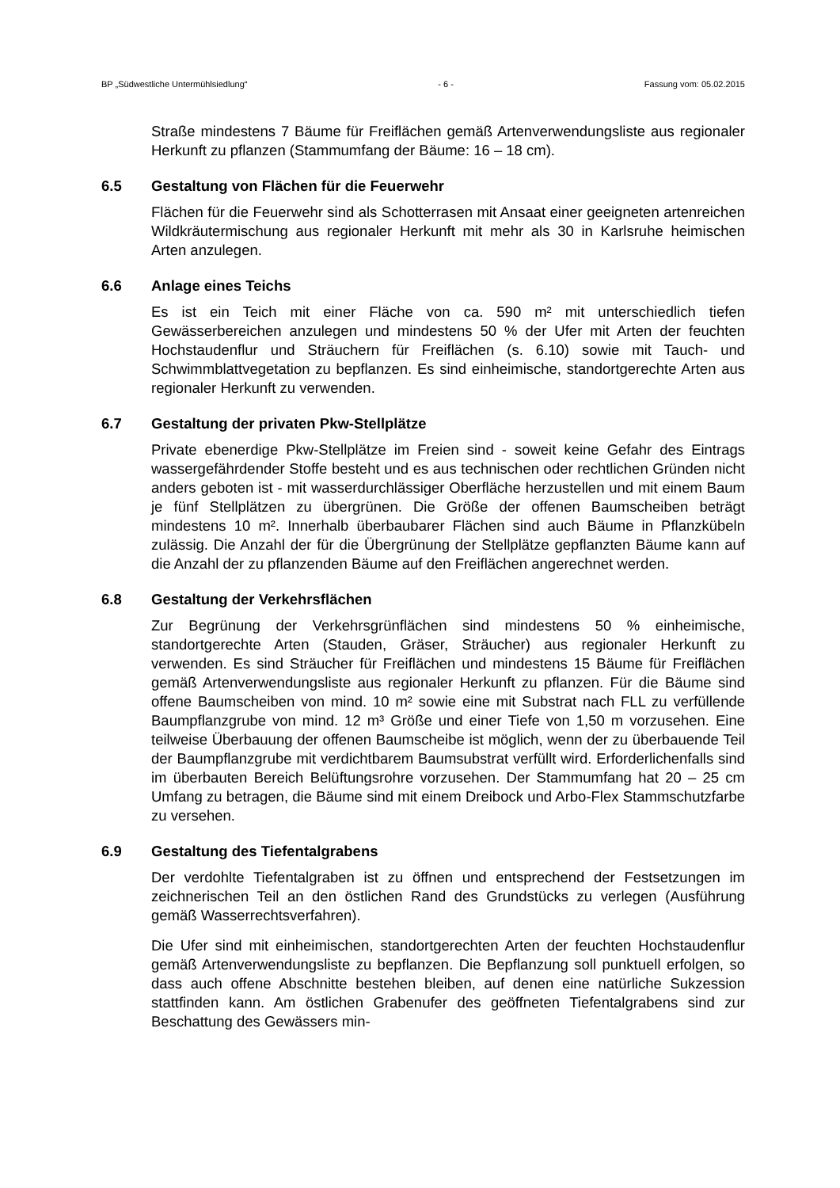BP „Südwestliche Untermühlsiedlung“- 6 - Fassung vom: 05.02.2015
Straße mindestens 7 Bäume für Freiflächen gemäß Artenverwendungsliste aus regionaler Herkunft zu pflanzen (Stammumfang der Bäume: 16 – 18 cm).
6.5 Gestaltung von Flächen für die Feuerwehr
Flächen für die Feuerwehr sind als Schotterrasen mit Ansaat einer geeigneten artenreichen Wildkräutermischung aus regionaler Herkunft mit mehr als 30 in Karlsruhe heimischen Arten anzulegen.
6.6 Anlage eines Teichs
Es ist ein Teich mit einer Fläche von ca. 590 m² mit unterschiedlich tiefen Gewässerbereichen anzulegen und mindestens 50 % der Ufer mit Arten der feuchten Hochstaudenflur und Sträuchern für Freiflächen (s. 6.10) sowie mit Tauch- und Schwimmblattvegetation zu bepflanzen. Es sind einheimische, standortgerechte Arten aus regionaler Herkunft zu verwenden.
6.7 Gestaltung der privaten Pkw-Stellplätze
Private ebenerdige Pkw-Stellplätze im Freien sind - soweit keine Gefahr des Eintrags wassergefährdender Stoffe besteht und es aus technischen oder rechtlichen Gründen nicht anders geboten ist - mit wasserdurchlässiger Oberfläche herzustellen und mit einem Baum je fünf Stellplätzen zu übergrünen. Die Größe der offenen Baumscheiben beträgt mindestens 10 m². Innerhalb überbaubarer Flächen sind auch Bäume in Pflanzkübeln zulässig. Die Anzahl der für die Übergrünung der Stellplätze gepflanzten Bäume kann auf die Anzahl der zu pflanzenden Bäume auf den Freiflächen angerechnet werden.
6.8 Gestaltung der Verkehrsflächen
Zur Begrünung der Verkehrsgrünflächen sind mindestens 50 % einheimische, standortgerechte Arten (Stauden, Gräser, Sträucher) aus regionaler Herkunft zu verwenden. Es sind Sträucher für Freiflächen und mindestens 15 Bäume für Freiflächen gemäß Artenverwendungsliste aus regionaler Herkunft zu pflanzen. Für die Bäume sind offene Baumscheiben von mind. 10 m² sowie eine mit Substrat nach FLL zu verfüllende Baumpflanzgrube von mind. 12 m³ Größe und einer Tiefe von 1,50 m vorzusehen. Eine teilweise Überbauung der offenen Baumscheibe ist möglich, wenn der zu überbauende Teil der Baumpflanzgrube mit verdichtbarem Baumsubstrat verfüllt wird. Erforderlichenfalls sind im überbauten Bereich Belüftungsrohre vorzusehen. Der Stammumfang hat 20 – 25 cm Umfang zu betragen, die Bäume sind mit einem Dreibock und Arbo-Flex Stammschutzfarbe zu versehen.
6.9 Gestaltung des Tiefentalgrabens
Der verdohlte Tiefentalgraben ist zu öffnen und entsprechend der Festsetzungen im zeichnerischen Teil an den östlichen Rand des Grundstücks zu verlegen (Ausführung gemäß Wasserrechtsverfahren).
Die Ufer sind mit einheimischen, standortgerechten Arten der feuchten Hochstaudenflur gemäß Artenverwendungsliste zu bepflanzen. Die Bepflanzung soll punktuell erfolgen, so dass auch offene Abschnitte bestehen bleiben, auf denen eine natürliche Sukzession stattfinden kann. Am östlichen Grabenufer des geöffneten Tiefentalgrabens sind zur Beschattung des Gewässers min-